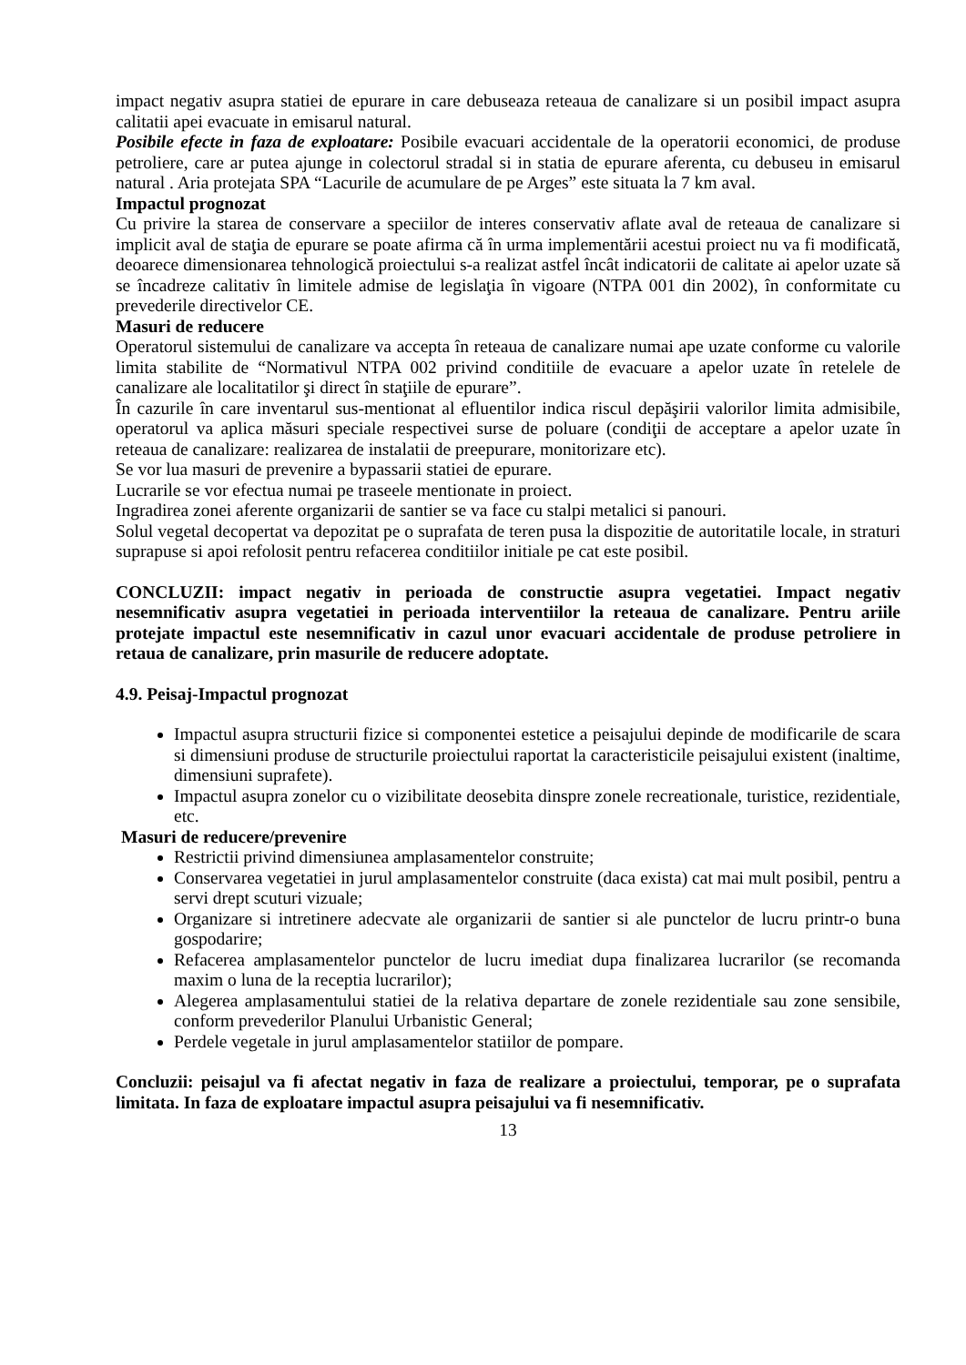impact negativ asupra statiei de epurare in care debuseaza reteaua de canalizare si un posibil impact asupra calitatii apei evacuate in emisarul natural.
Posibile efecte in faza de exploatare: Posibile evacuari accidentale de la operatorii economici, de produse petroliere, care ar putea ajunge in colectorul stradal si in statia de epurare aferenta, cu debuseu in emisarul natural . Aria protejata SPA “Lacurile de acumulare de pe Arges” este situata la 7 km aval.
Impactul prognozat
Cu privire la starea de conservare a speciilor de interes conservativ aflate aval de reteaua de canalizare si implicit aval de staţia de epurare se poate afirma că în urma implementării acestui proiect nu va fi modificată, deoarece dimensionarea tehnologică proiectului s-a realizat astfel încât indicatorii de calitate ai apelor uzate să se încadreze calitativ în limitele admise de legislaţia în vigoare (NTPA 001 din 2002), în conformitate cu prevederile directivelor CE.
Masuri de reducere
Operatorul sistemului de canalizare va accepta în reteaua de canalizare numai ape uzate conforme cu valorile limita stabilite de “Normativul NTPA 002 privind conditiile de evacuare a apelor uzate în retelele de canalizare ale localitatilor şi direct în staţiile de epurare”.
În cazurile în care inventarul sus-mentionat al efluentilor indica riscul depăşirii valorilor limita admisibile, operatorul va aplica măsuri speciale respectivei surse de poluare (condiţii de acceptare a apelor uzate în reteaua de canalizare: realizarea de instalatii de preepurare, monitorizare etc).
Se vor lua masuri de prevenire a bypassarii statiei de epurare.
Lucrarile se vor efectua numai pe traseele mentionate in proiect.
Ingradirea zonei aferente organizarii de santier se va face cu stalpi metalici si panouri.
Solul vegetal decopertat va depozitat pe o suprafata de teren pusa la dispozitie de autoritatile locale, in straturi suprapuse si apoi refolosit pentru refacerea conditiilor initiale pe cat este posibil.
CONCLUZII: impact negativ in perioada de constructie asupra vegetatiei. Impact negativ nesemnificativ asupra vegetatiei in perioada interventiilor la reteaua de canalizare. Pentru ariile protejate impactul este nesemnificativ in cazul unor evacuari accidentale de produse petroliere in retaua de canalizare, prin masurile de reducere adoptate.
4.9. Peisaj-Impactul prognozat
Impactul asupra structurii fizice si componentei estetice a peisajului depinde de modificarile de scara si dimensiuni produse de structurile proiectului raportat la caracteristicile peisajului existent (inaltime, dimensiuni suprafete).
Impactul asupra zonelor cu o vizibilitate deosebita dinspre zonele recreationale, turistice, rezidentiale, etc.
Masuri de reducere/prevenire
Restrictii privind dimensiunea amplasamentelor construite;
Conservarea vegetatiei in jurul amplasamentelor construite (daca exista) cat mai mult posibil, pentru a servi drept scuturi vizuale;
Organizare si intretinere adecvate ale organizarii de santier si ale punctelor de lucru printr-o buna gospodarire;
Refacerea amplasamentelor punctelor de lucru imediat dupa finalizarea lucrarilor (se recomanda maxim o luna de la receptia lucrarilor);
Alegerea amplasamentului statiei de la relativa departare de zonele rezidentiale sau zone sensibile, conform prevederilor Planului Urbanistic General;
Perdele vegetale in jurul amplasamentelor statiilor de pompare.
Concluzii: peisajul va fi afectat negativ in faza de realizare a proiectului, temporar, pe o suprafata limitata. In faza de exploatare impactul asupra peisajului va fi nesemnificativ.
13